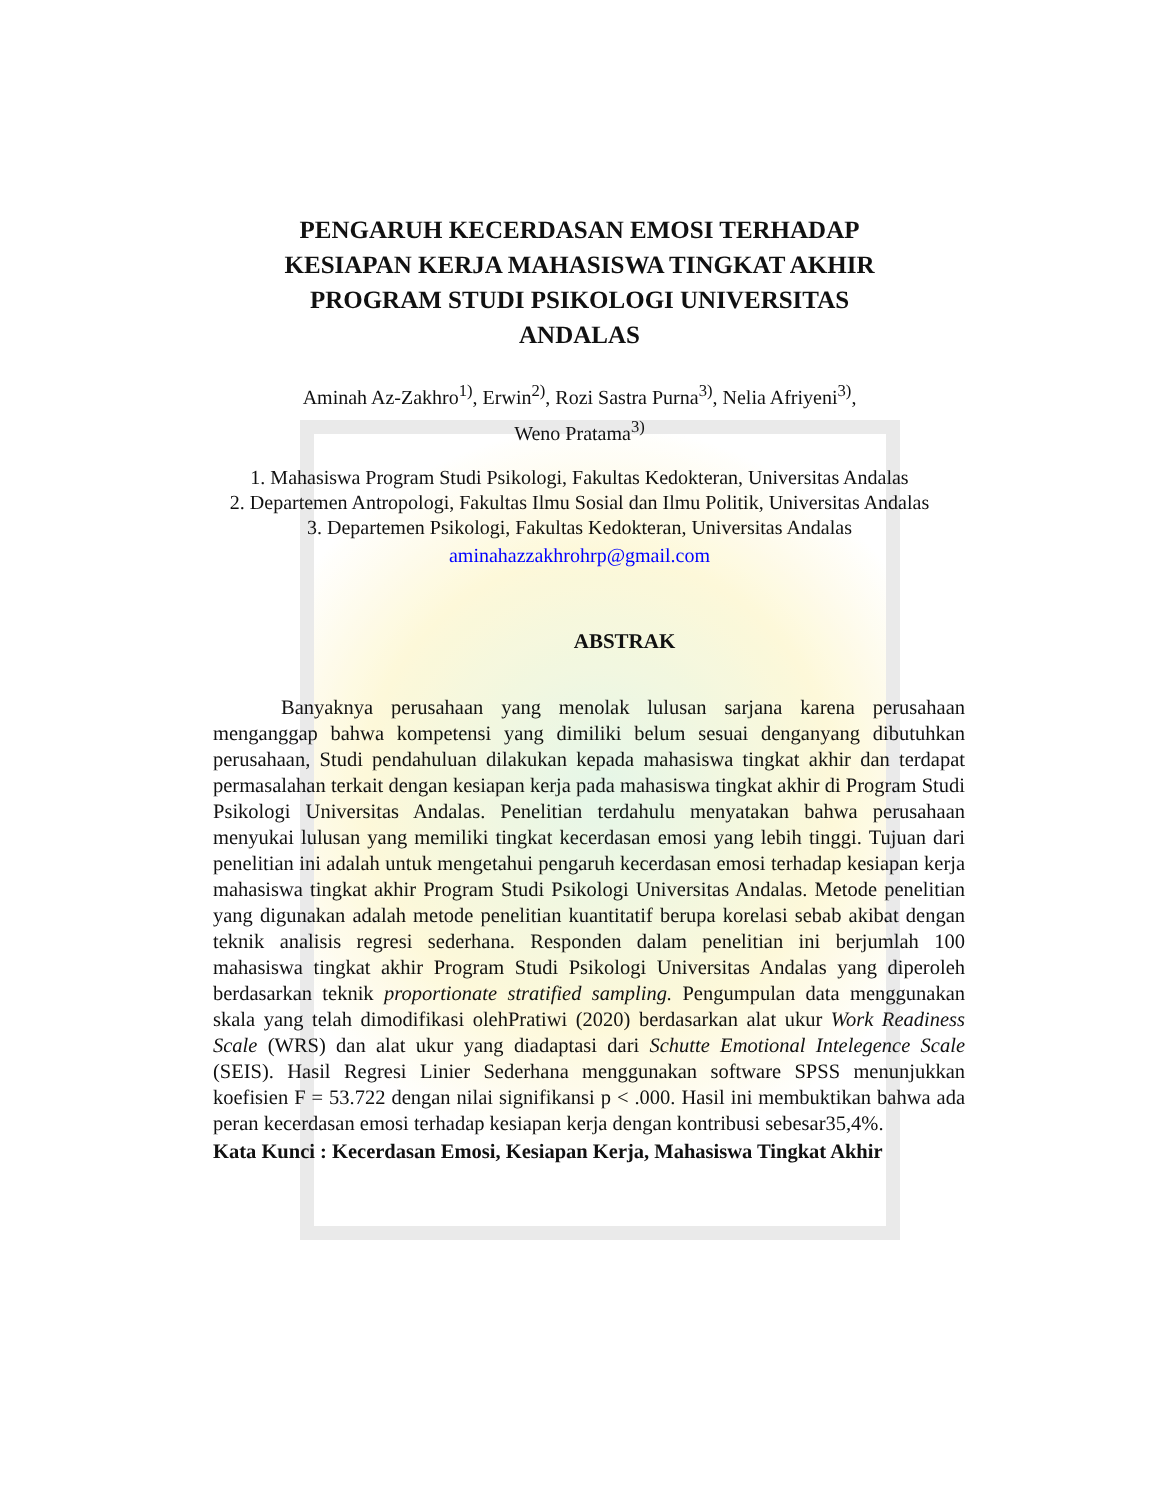PENGARUH KECERDASAN EMOSI TERHADAP KESIAPAN KERJA MAHASISWA TINGKAT AKHIR PROGRAM STUDI PSIKOLOGI UNIVERSITAS ANDALAS
Aminah Az-Zakhro<sup>1)</sup>, Erwin<sup>2)</sup>, Rozi Sastra Purna<sup>3)</sup>, Nelia Afriyeni<sup>3)</sup>,
Weno Pratama<sup>3)</sup>
1. Mahasiswa Program Studi Psikologi, Fakultas Kedokteran, Universitas Andalas
2. Departemen Antropologi, Fakultas Ilmu Sosial dan Ilmu Politik, Universitas Andalas
3. Departemen Psikologi, Fakultas Kedokteran, Universitas Andalas
aminahazzakhrohrp@gmail.com
ABSTRAK
Banyaknya perusahaan yang menolak lulusan sarjana karena perusahaan menganggap bahwa kompetensi yang dimiliki belum sesuai denganyang dibutuhkan perusahaan, Studi pendahuluan dilakukan kepada mahasiswa tingkat akhir dan terdapat permasalahan terkait dengan kesiapan kerja pada mahasiswa tingkat akhir di Program Studi Psikologi Universitas Andalas. Penelitian terdahulu menyatakan bahwa perusahaan menyukai lulusan yang memiliki tingkat kecerdasan emosi yang lebih tinggi. Tujuan dari penelitian ini adalah untuk mengetahui pengaruh kecerdasan emosi terhadap kesiapan kerja mahasiswa tingkat akhir Program Studi Psikologi Universitas Andalas. Metode penelitian yang digunakan adalah metode penelitian kuantitatif berupa korelasi sebab akibat dengan teknik analisis regresi sederhana. Responden dalam penelitian ini berjumlah 100 mahasiswa tingkat akhir Program Studi Psikologi Universitas Andalas yang diperoleh berdasarkan teknik proportionate stratified sampling. Pengumpulan data menggunakan skala yang telah dimodifikasi olehPratiwi (2020) berdasarkan alat ukur Work Readiness Scale (WRS) dan alat ukur yang diadaptasi dari Schutte Emotional Intelegence Scale (SEIS). Hasil Regresi Linier Sederhana menggunakan software SPSS menunjukkan koefisien F = 53.722 dengan nilai signifikansi p < .000. Hasil ini membuktikan bahwa ada peran kecerdasan emosi terhadap kesiapan kerja dengan kontribusi sebesar35,4%.
Kata Kunci : Kecerdasan Emosi, Kesiapan Kerja, Mahasiswa Tingkat Akhir